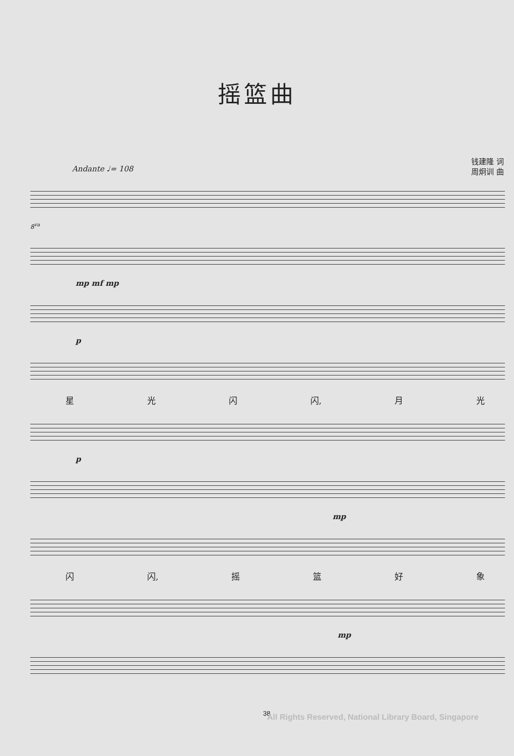摇篮曲
钱建隆 词
周炯训 曲
Andante ♩= 108
8<sup>va</sup>
mp mf mp
p
星 光 闪 闪, 月 光
p
mp
闪 闪, 摇篮好象
mp
38 All Rights Reserved, National Library Board, Singapore